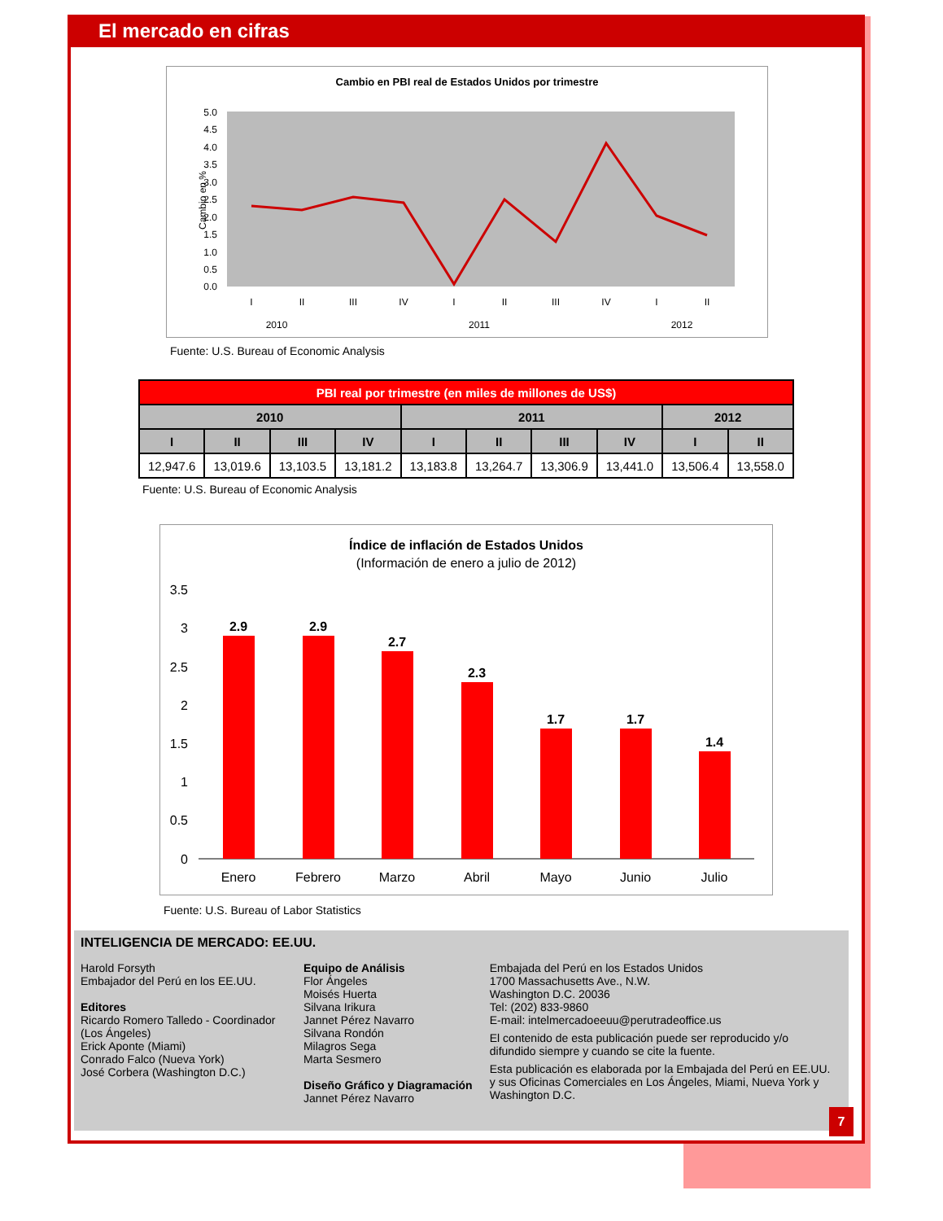El mercado en cifras
Cambio en PBI real de Estados Unidos por trimestre
5.0
4.5
4.0
3.5
3.0
2.5
2.0
1.5
1.0
0.5
0.0
Cambio en %
I
II
III
IV
I
II
III
IV
I
II
2010
2011
2012
Fuente: U.S. Bureau of Economic Analysis
| PBI real por trimestre (en miles de millones de US$) | | | | | | | | | |
| --- | --- | --- | --- | --- | --- | --- | --- | --- | --- |
| 2010 | | | | 2011 | | | | 2012 | |
| I | II | III | IV | I | II | III | IV | I | II |
| 12,947.6 | 13,019.6 | 13,103.5 | 13,181.2 | 13,183.8 | 13,264.7 | 13,306.9 | 13,441.0 | 13,506.4 | 13,558.0 |
Fuente: U.S. Bureau of Economic Analysis
Índice de inflación de Estados Unidos
(Información de enero a julio de 2012)
3.5
3
2.5
2
1.5
1
0.5
0
2.9
2.9
2.7
2.3
1.7
1.7
1.4
Enero
Febrero
Marzo
Abril
Mayo
Junio
Julio
Fuente: U.S. Bureau of Labor Statistics
INTELIGENCIA DE MERCADO: EE.UU.
Harold Forsyth
Embajador del Perú en los EE.UU.
Editores
Ricardo Romero Talledo - Coordinador (Los Ángeles)
Erick Aponte (Miami)
Conrado Falco (Nueva York)
José Corbera (Washington D.C.)
Equipo de Análisis
Flor Ángeles
Moisés Huerta
Silvana Irikura
Jannet Pérez Navarro
Silvana Rondón
Milagros Sega
Marta Sesmero
Diseño Gráfico y Diagramación
Jannet Pérez Navarro
Embajada del Perú en los Estados Unidos
1700 Massachusetts Ave., N.W.
Washington D.C. 20036
Tel: (202) 833-9860
E-mail: intelmercadoeeuu@perutradeoffice.us
El contenido de esta publicación puede ser reproducido y/o difundido siempre y cuando se cite la fuente.
Esta publicación es elaborada por la Embajada del Perú en EE.UU. y sus Oficinas Comerciales en Los Ángeles, Miami, Nueva York y Washington D.C.
7